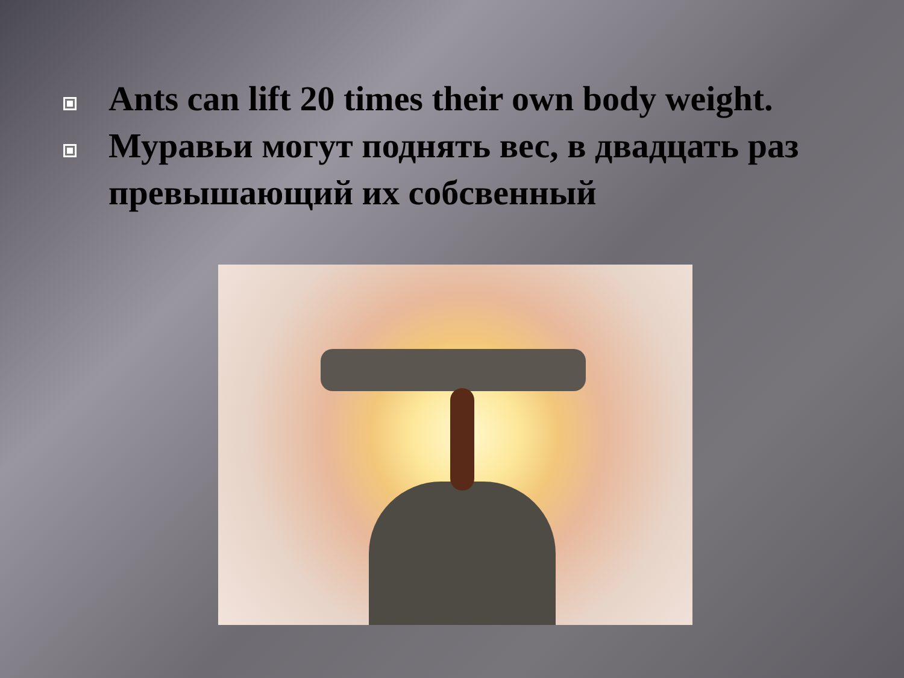Ants can lift 20 times their own body weight.
Муравьи могут поднять вес, в двадцать раз превышающий их собсвенный